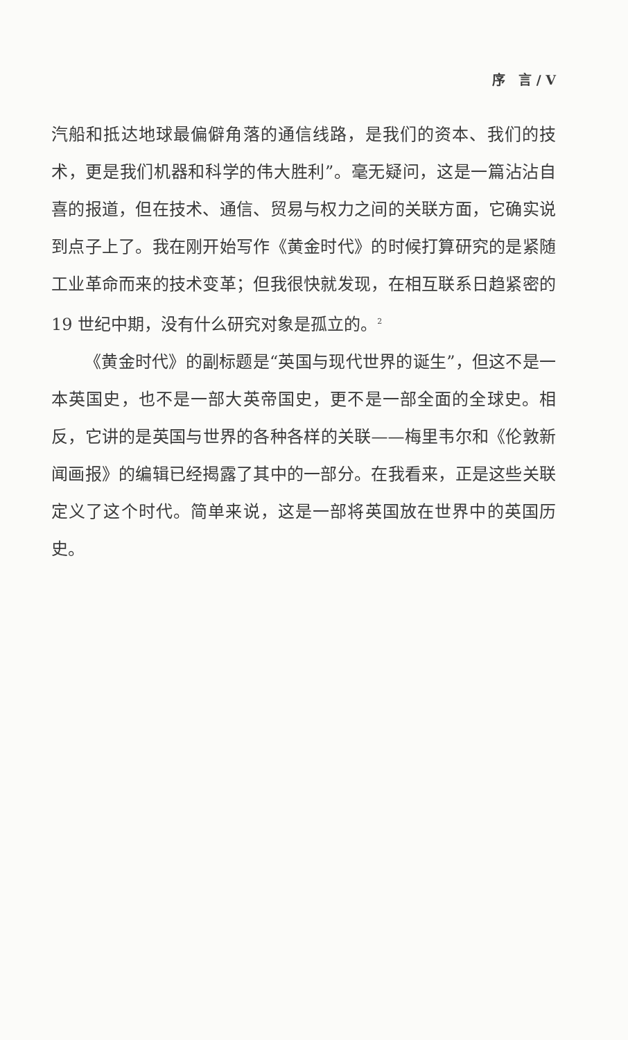序　言 / V
汽船和抵达地球最偏僻角落的通信线路，是我们的资本、我们的技术，更是我们机器和科学的伟大胜利”。毫无疑问，这是一篇沾沾自喜的报道，但在技术、通信、贸易与权力之间的关联方面，它确实说到点子上了。我在刚开始写作《黄金时代》的时候打算研究的是紧随工业革命而来的技术变革；但我很快就发现，在相互联系日趋紧密的 19 世纪中期，没有什么研究对象是孤立的。<sup>2</sup>
《黄金时代》的副标题是“英国与现代世界的诞生”，但这不是一本英国史，也不是一部大英帝国史，更不是一部全面的全球史。相反，它讲的是英国与世界的各种各样的关联——梅里韦尔和《伦敦新闻画报》的编辑已经揭露了其中的一部分。在我看来，正是这些关联定义了这个时代。简单来说，这是一部将英国放在世界中的英国历史。